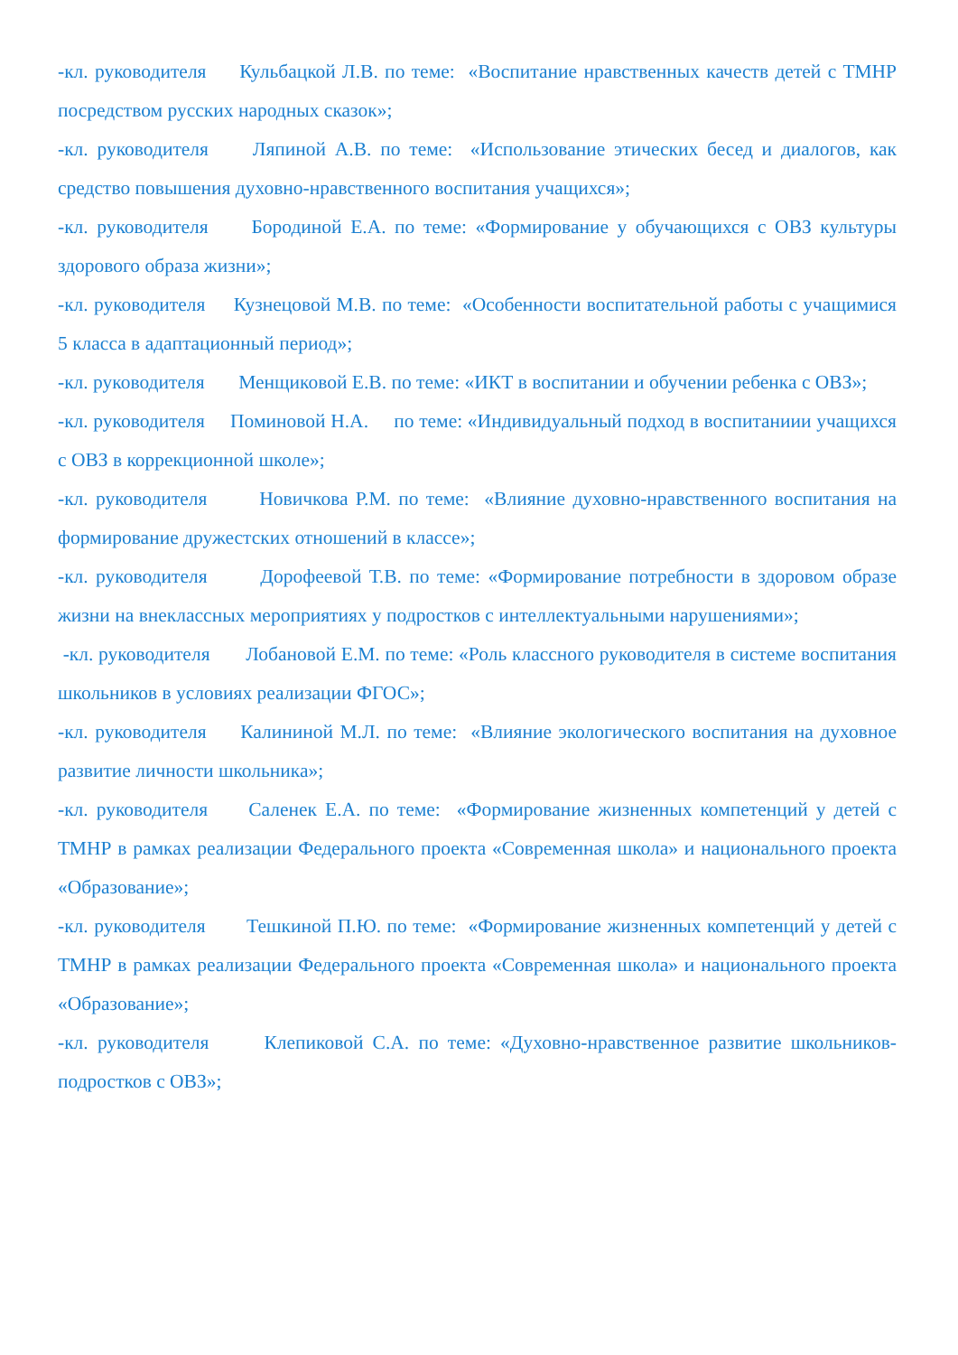-кл. руководителя Кульбацкой Л.В. по теме: «Воспитание нравственных качеств детей с ТМНР посредством русских народных сказок»;
-кл. руководителя Ляпиной А.В. по теме: «Использование этических бесед и диалогов, как средство повышения духовно-нравственного воспитания учащихся»;
-кл. руководителя Бородиной Е.А. по теме: «Формирование у обучающихся с ОВЗ культуры здорового образа жизни»;
-кл. руководителя Кузнецовой М.В. по теме: «Особенности воспитательной работы с учащимися 5 класса в адаптационный период»;
-кл. руководителя Менщиковой Е.В. по теме: «ИКТ в воспитании и обучении ребенка с ОВЗ»;
-кл. руководителя Поминовой Н.А. по теме: «Индивидуальный подход в воспитаниии учащихся с ОВЗ в коррекционной школе»;
-кл. руководителя Новичкова Р.М. по теме: «Влияние духовно-нравственного воспитания на формирование дружестских отношений в классе»;
-кл. руководителя Дорофеевой Т.В. по теме: «Формирование потребности в здоровом образе жизни на внеклассных мероприятиях у подростков с интеллектуальными нарушениями»;
-кл. руководителя Лобановой Е.М. по теме: «Роль классного руководителя в системе воспитания школьников в условиях реализации ФГОС»;
-кл. руководителя Калининой М.Л. по теме: «Влияние экологического воспитания на духовное развитие личности школьника»;
-кл. руководителя Саленек Е.А. по теме: «Формирование жизненных компетенций у детей с ТМНР в рамках реализации Федерального проекта «Современная школа» и национального проекта «Образование»;
-кл. руководителя Тешкиной П.Ю. по теме: «Формирование жизненных компетенций у детей с ТМНР в рамках реализации Федерального проекта «Современная школа» и национального проекта «Образование»;
-кл. руководителя Клепиковой С.А. по теме: «Духовно-нравственное развитие школьников-подростков с ОВЗ»;